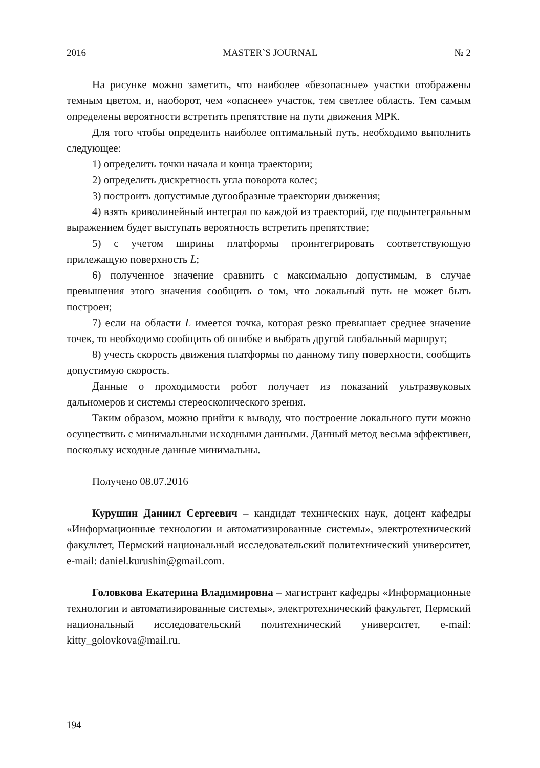2016 MASTER`S JOURNAL № 2
На рисунке можно заметить, что наиболее «безопасные» участки отображены темным цветом, и, наоборот, чем «опаснее» участок, тем светлее область. Тем самым определены вероятности встретить препятствие на пути движения МРК.
Для того чтобы определить наиболее оптимальный путь, необходимо выполнить следующее:
1) определить точки начала и конца траектории;
2) определить дискретность угла поворота колес;
3) построить допустимые дугообразные траектории движения;
4) взять криволинейный интеграл по каждой из траекторий, где подынтегральным выражением будет выступать вероятность встретить препятствие;
5) с учетом ширины платформы проинтегрировать соответствующую прилежащую поверхность L;
6) полученное значение сравнить с максимально допустимым, в случае превышения этого значения сообщить о том, что локальный путь не может быть построен;
7) если на области L имеется точка, которая резко превышает среднее значение точек, то необходимо сообщить об ошибке и выбрать другой глобальный маршрут;
8) учесть скорость движения платформы по данному типу поверхности, сообщить допустимую скорость.
Данные о проходимости робот получает из показаний ультразвуковых дальномеров и системы стереоскопического зрения.
Таким образом, можно прийти к выводу, что построение локального пути можно осуществить с минимальными исходными данными. Данный метод весьма эффективен, поскольку исходные данные минимальны.
Получено 08.07.2016
Курушин Даниил Сергеевич – кандидат технических наук, доцент кафедры «Информационные технологии и автоматизированные системы», электротехнический факультет, Пермский национальный исследовательский политехнический университет, e-mail: daniel.kurushin@gmail.com.
Головкова Екатерина Владимировна – магистрант кафедры «Информационные технологии и автоматизированные системы», электротехнический факультет, Пермский национальный исследовательский политехнический университет, e-mail: kitty_golovkova@mail.ru.
194